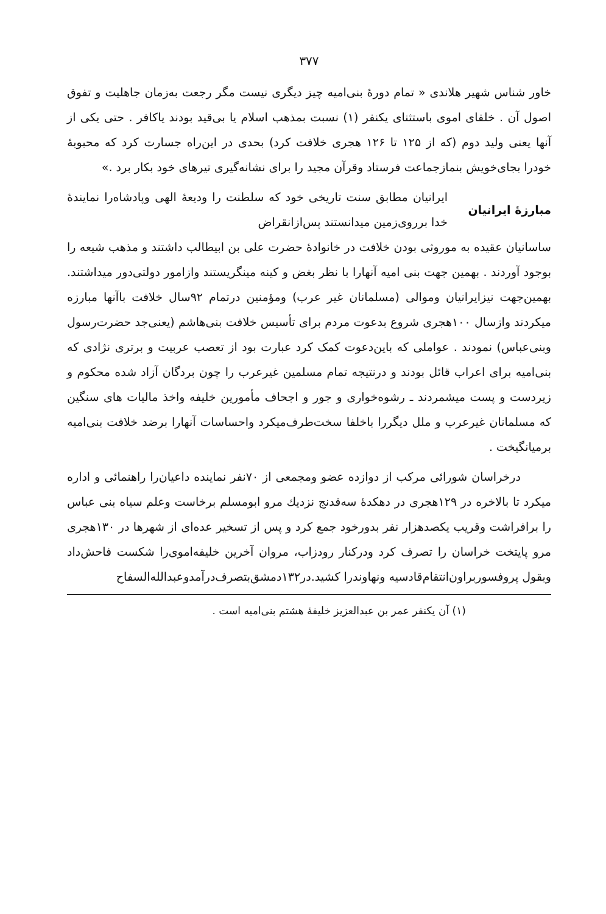۳۷۷
خاور شناس شهیر هلاندی « تمام دورهٔ بنی‌امیه چیز دیگری نیست مگر رجعت به‌زمان جاهلیت و تفوق اصول آن . خلفای اموی باستثنای یکنفر (۱) نسبت بمذهب اسلام یا بی‌قید بودند یاکافر . حتی یکی از آنها یعنی ولید دوم (که از ۱۲۵ تا ۱۲۶ هجری خلافت کرد) بحدی در این‌راه جسارت کرد که محبوبهٔ خودرا بجای‌خویش بنمازجماعت فرستاد وقرآن مجید را برای نشانه‌گیری تیرهای خود بکار برد .»
مبارزهٔ ایرانیان
ایرانیان مطابق سنت تاریخی خود که سلطنت را ودیعهٔ الهی وپادشاه‌را نمایندهٔ خدا برروی‌زمین میدانستند پس‌ازانقراض
ساسانیان عقیده به موروثی بودن خلافت در خانوادهٔ حضرت علی بن ابیطالب داشتند و مذهب شیعه را بوجود آوردند . بهمین جهت بنی امیه آنهارا با نظر بغض و کینه مینگریستند وازامور دولتی‌دور میداشتند. بهمین‌جهت نیزایرانیان وموالی (مسلمانان غیر عرب) ومؤمنین درتمام ۹۲سال خلافت باآنها مبارزه میکردند وازسال ۱۰۰هجری شروع بدعوت مردم برای تأسیس خلافت بنی‌هاشم (یعنی‌جد حضرت‌رسول وبنی‌عباس) نمودند . عواملی که باین‌دعوت کمک کرد عبارت بود از تعصب عربیت و برتری نژادی که بنی‌امیه برای اعراب قائل بودند و درنتیجه تمام مسلمین غیرعرب را چون بردگان آزاد شده محکوم و زیردست و پست میشمردند ـ رشوه‌خواری و جور و اجحاف مأمورین خلیفه واخذ مالیات های سنگین که مسلمانان غیرعرب و ملل دیگررا باخلفا سخت‌طرف‌میکرد واحساسات آنهارا برضد خلافت بنی‌امیه برمیانگیخت .
درخراسان شورائی مرکب از دوازده عضو ومجمعی از ۷۰نفر نماینده داعیان‌را راهنمائی و اداره میکرد تا بالاخره در ۱۲۹هجری در دهکدهٔ سه‌قدنج نزدیك مرو ابومسلم برخاست وعلم سیاه بنی عباس را برافراشت وقریب یکصدهزار نفر بدورخود جمع کرد و پس از تسخیر عده‌ای از شهرها در ۱۳۰هجری مرو پایتخت خراسان را تصرف کرد ودرکنار رودزاب، مروان آخرین خلیفه‌اموی‌را شکست فاحش‌داد وبقول پروفسوربراون‌انتقام‌قادسیه ونهاوندرا کشید.در۱۳۲دمشق‌بتصرف‌درآمدوعبدالله‌السفاح
(۱) آن یکنفر عمر بن عبدالعزیز خلیفهٔ هشتم بنی‌امیه است .